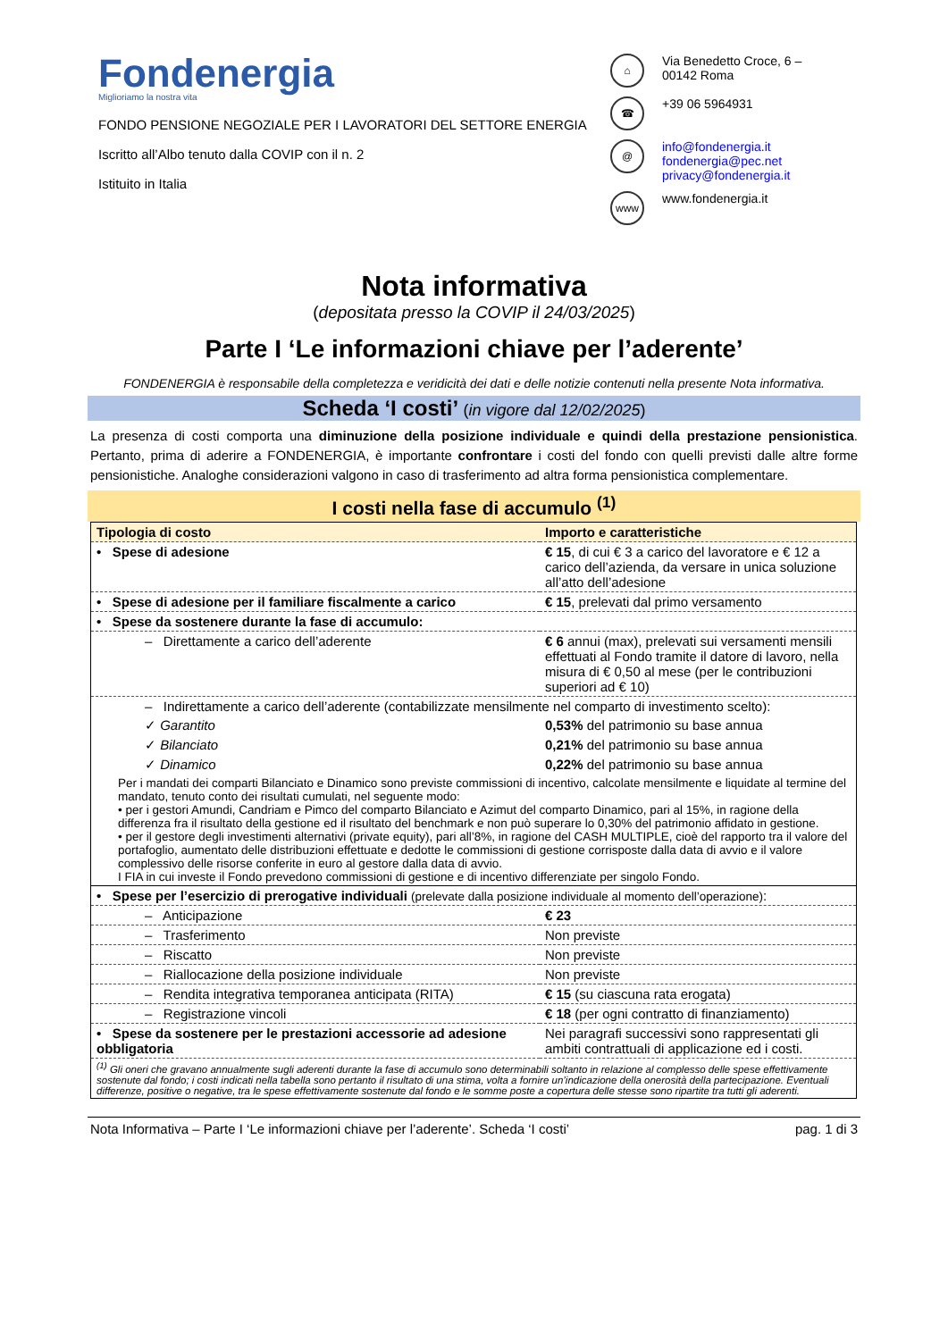Fondenergia
Miglioriamo la nostra vita
FONDO PENSIONE NEGOZIALE PER I LAVORATORI DEL SETTORE ENERGIA
Iscritto all’Albo tenuto dalla COVIP con il n. 2
Istituito in Italia
⌂ Via Benedetto Croce, 6 –
00142 Roma
☎ +39 06 5964931
@ info@fondenergia.it
fondenergia@pec.net
privacy@fondenergia.it
www www.fondenergia.it
Nota informativa
(depositata presso la COVIP il 24/03/2025)
Parte I ‘Le informazioni chiave per l’aderente’
FONDENERGIA è responsabile della completezza e veridicità dei dati e delle notizie contenuti nella presente Nota informativa.
Scheda ‘I costi’ (in vigore dal 12/02/2025)
La presenza di costi comporta una diminuzione della posizione individuale e quindi della prestazione pensionistica. Pertanto, prima di aderire a FONDENERGIA, è importante confrontare i costi del fondo con quelli previsti dalle altre forme pensionistiche. Analoghe considerazioni valgono in caso di trasferimento ad altra forma pensionistica complementare.
I costi nella fase di accumulo <sup>(1)</sup>
| Tipologia di costo | Importo e caratteristiche |
| --- | --- |
| • Spese di adesione | € 15 , di cui € 3 a carico del lavoratore e € 12 a carico dell’azienda, da versare in unica soluzione all’atto dell’adesione |
| • Spese di adesione per il familiare fiscalmente a carico | € 15 , prelevati dal primo versamento |
| • Spese da sostenere durante la fase di accumulo: | |
| – Direttamente a carico dell’aderente | € 6 annui (max), prelevati sui versamenti mensili effettuati al Fondo tramite il datore di lavoro, nella misura di € 0,50 al mese (per le contribuzioni superiori ad € 10) |
| – Indirettamente a carico dell’aderente (contabilizzate mensilmente nel comparto di investimento scelto): | |
| ✓ Garantito | 0,53% del patrimonio su base annua |
| ✓ Bilanciato | 0,21% del patrimonio su base annua |
| ✓ Dinamico | 0,22% del patrimonio su base annua |
| Per i mandati dei comparti Bilanciato e Dinamico sono previste commissioni di incentivo, calcolate mensilmente e liquidate al termine del mandato, tenuto conto dei risultati cumulati, nel seguente modo: • per i gestori Amundi, Candriam e Pimco del comparto Bilanciato e Azimut del comparto Dinamico, pari al 15%, in ragione della differenza fra il risultato della gestione ed il risultato del benchmark e non può superare lo 0,30% del patrimonio affidato in gestione. • per il gestore degli investimenti alternativi (private equity), pari all’8%, in ragione del CASH MULTIPLE, cioè del rapporto tra il valore del portafoglio, aumentato delle distribuzioni effettuate e dedotte le commissioni di gestione corrisposte dalla data di avvio e il valore complessivo delle risorse conferite in euro al gestore dalla data di avvio. I FIA in cui investe il Fondo prevedono commissioni di gestione e di incentivo differenziate per singolo Fondo. | |
| • Spese per l’esercizio di prerogative individuali (prelevate dalla posizione individuale al momento dell’operazione) : | |
| – Anticipazione | € 23 |
| – Trasferimento | Non previste |
| – Riscatto | Non previste |
| – Riallocazione della posizione individuale | Non previste |
| – Rendita integrativa temporanea anticipata (RITA) | € 15 (su ciascuna rata erogata) |
| – Registrazione vincoli | € 18 (per ogni contratto di finanziamento) |
| • Spese da sostenere per le prestazioni accessorie ad adesione obbligatoria | Nei paragrafi successivi sono rappresentati gli ambiti contrattuali di applicazione ed i costi. |
| <sup>(1)</sup> Gli oneri che gravano annualmente sugli aderenti durante la fase di accumulo sono determinabili soltanto in relazione al complesso delle spese effettivamente sostenute dal fondo; i costi indicati nella tabella sono pertanto il risultato di una stima, volta a fornire un’indicazione della onerosità della partecipazione. Eventuali differenze, positive o negative, tra le spese effettivamente sostenute dal fondo e le somme poste a copertura delle stesse sono ripartite tra tutti gli aderenti. | |
Nota Informativa – Parte I ‘Le informazioni chiave per l’aderente’. Scheda ‘I costi’ pag. 1 di 3